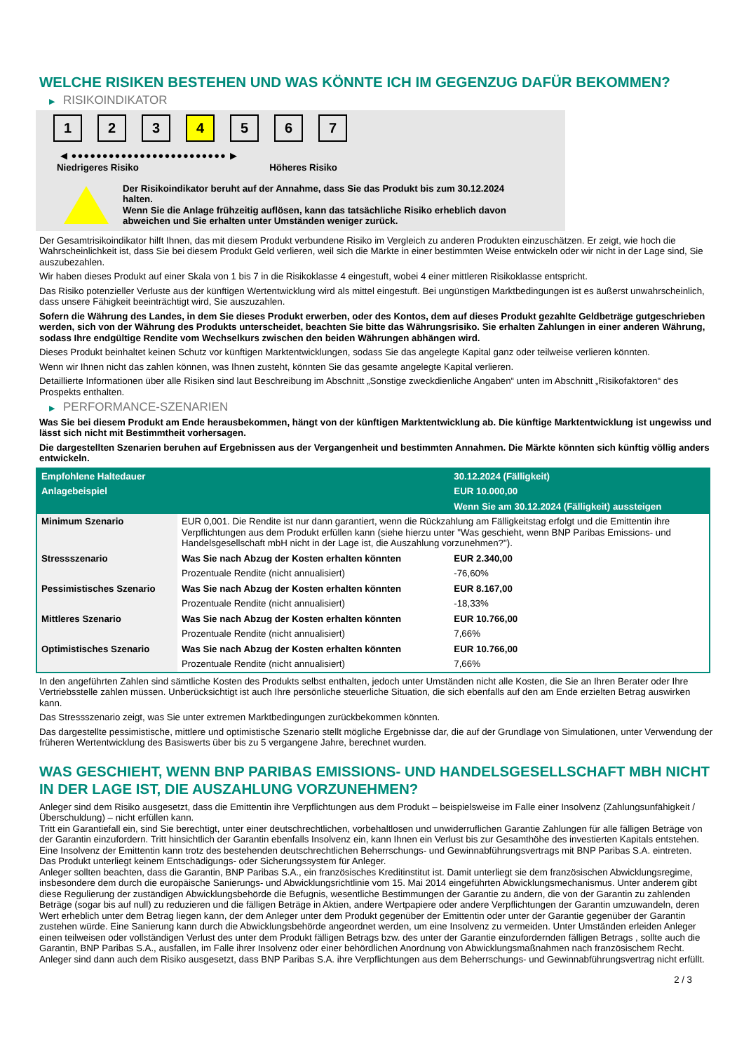WELCHE RISIKEN BESTEHEN UND WAS KÖNNTE ICH IM GEGENZUG DAFÜR BEKOMMEN?
▶ RISIKOINDIKATOR
1 2 3 4 5 6 7
◀ ●●●●●●●●●●●●●●●●●●●●●●●●● ▶
Niedrigeres Risiko Höheres Risiko
Der Risikoindikator beruht auf der Annahme, dass Sie das Produkt bis zum 30.12.2024 halten.
Wenn Sie die Anlage frühzeitig auflösen, kann das tatsächliche Risiko erheblich davon abweichen und Sie erhalten unter Umständen weniger zurück.
Der Gesamtrisikoindikator hilft Ihnen, das mit diesem Produkt verbundene Risiko im Vergleich zu anderen Produkten einzuschätzen. Er zeigt, wie hoch die Wahrscheinlichkeit ist, dass Sie bei diesem Produkt Geld verlieren, weil sich die Märkte in einer bestimmten Weise entwickeln oder wir nicht in der Lage sind, Sie auszubezahlen.
Wir haben dieses Produkt auf einer Skala von 1 bis 7 in die Risikoklasse 4 eingestuft, wobei 4 einer mittleren Risikoklasse entspricht.
Das Risiko potenzieller Verluste aus der künftigen Wertentwicklung wird als mittel eingestuft. Bei ungünstigen Marktbedingungen ist es äußerst unwahrscheinlich, dass unsere Fähigkeit beeinträchtigt wird, Sie auszuzahlen.
Sofern die Währung des Landes, in dem Sie dieses Produkt erwerben, oder des Kontos, dem auf dieses Produkt gezahlte Geldbeträge gutgeschrieben werden, sich von der Währung des Produkts unterscheidet, beachten Sie bitte das Währungsrisiko. Sie erhalten Zahlungen in einer anderen Währung, sodass Ihre endgültige Rendite vom Wechselkurs zwischen den beiden Währungen abhängen wird.
Dieses Produkt beinhaltet keinen Schutz vor künftigen Marktentwicklungen, sodass Sie das angelegte Kapital ganz oder teilweise verlieren könnten.
Wenn wir Ihnen nicht das zahlen können, was Ihnen zusteht, könnten Sie das gesamte angelegte Kapital verlieren.
Detaillierte Informationen über alle Risiken sind laut Beschreibung im Abschnitt „Sonstige zweckdienliche Angaben“ unten im Abschnitt „Risikofaktoren“ des Prospekts enthalten.
▶ PERFORMANCE-SZENARIEN
Was Sie bei diesem Produkt am Ende herausbekommen, hängt von der künftigen Marktentwicklung ab. Die künftige Marktentwicklung ist ungewiss und lässt sich nicht mit Bestimmtheit vorhersagen.
Die dargestellten Szenarien beruhen auf Ergebnissen aus der Vergangenheit und bestimmten Annahmen. Die Märkte könnten sich künftig völlig anders entwickeln.
| Empfohlene Haltedauer | | 30.12.2024 (Fälligkeit) |
| --- | --- | --- |
| Anlagebeispiel | | EUR 10.000,00 |
| | | Wenn Sie am 30.12.2024 (Fälligkeit) aussteigen |
| Minimum Szenario | EUR 0,001. Die Rendite ist nur dann garantiert, wenn die Rückzahlung am Fälligkeitstag erfolgt und die Emittentin ihre Verpflichtungen aus dem Produkt erfüllen kann (siehe hierzu unter "Was geschieht, wenn BNP Paribas Emissions- und Handelsgesellschaft mbH nicht in der Lage ist, die Auszahlung vorzunehmen?"). | |
| Stressszenario | Was Sie nach Abzug der Kosten erhalten könnten | EUR 2.340,00 |
| | Prozentuale Rendite (nicht annualisiert) | -76,60% |
| Pessimistisches Szenario | Was Sie nach Abzug der Kosten erhalten könnten | EUR 8.167,00 |
| | Prozentuale Rendite (nicht annualisiert) | -18,33% |
| Mittleres Szenario | Was Sie nach Abzug der Kosten erhalten könnten | EUR 10.766,00 |
| | Prozentuale Rendite (nicht annualisiert) | 7,66% |
| Optimistisches Szenario | Was Sie nach Abzug der Kosten erhalten könnten | EUR 10.766,00 |
| | Prozentuale Rendite (nicht annualisiert) | 7,66% |
In den angeführten Zahlen sind sämtliche Kosten des Produkts selbst enthalten, jedoch unter Umständen nicht alle Kosten, die Sie an Ihren Berater oder Ihre Vertriebsstelle zahlen müssen. Unberücksichtigt ist auch Ihre persönliche steuerliche Situation, die sich ebenfalls auf den am Ende erzielten Betrag auswirken kann.
Das Stressszenario zeigt, was Sie unter extremen Marktbedingungen zurückbekommen könnten.
Das dargestellte pessimistische, mittlere und optimistische Szenario stellt mögliche Ergebnisse dar, die auf der Grundlage von Simulationen, unter Verwendung der früheren Wertentwicklung des Basiswerts über bis zu 5 vergangene Jahre, berechnet wurden.
WAS GESCHIEHT, WENN BNP PARIBAS EMISSIONS- UND HANDELSGESELLSCHAFT MBH NICHT IN DER LAGE IST, DIE AUSZAHLUNG VORZUNEHMEN?
Anleger sind dem Risiko ausgesetzt, dass die Emittentin ihre Verpflichtungen aus dem Produkt – beispielsweise im Falle einer Insolvenz (Zahlungsunfähigkeit / Überschuldung) – nicht erfüllen kann.
Tritt ein Garantiefall ein, sind Sie berechtigt, unter einer deutschrechtlichen, vorbehaltlosen und unwiderruflichen Garantie Zahlungen für alle fälligen Beträge von der Garantin einzufordern. Tritt hinsichtlich der Garantin ebenfalls Insolvenz ein, kann Ihnen ein Verlust bis zur Gesamthöhe des investierten Kapitals entstehen. Eine Insolvenz der Emittentin kann trotz des bestehenden deutschrechtlichen Beherrschungs- und Gewinnabführungsvertrags mit BNP Paribas S.A. eintreten.
Das Produkt unterliegt keinem Entschädigungs- oder Sicherungssystem für Anleger.
Anleger sollten beachten, dass die Garantin, BNP Paribas S.A., ein französisches Kreditinstitut ist. Damit unterliegt sie dem französischen Abwicklungsregime, insbesondere dem durch die europäische Sanierungs- und Abwicklungsrichtlinie vom 15. Mai 2014 eingeführten Abwicklungsmechanismus. Unter anderem gibt diese Regulierung der zuständigen Abwicklungsbehörde die Befugnis, wesentliche Bestimmungen der Garantie zu ändern, die von der Garantin zu zahlenden Beträge (sogar bis auf null) zu reduzieren und die fälligen Beträge in Aktien, andere Wertpapiere oder andere Verpflichtungen der Garantin umzuwandeln, deren Wert erheblich unter dem Betrag liegen kann, der dem Anleger unter dem Produkt gegenüber der Emittentin oder unter der Garantie gegenüber der Garantin zustehen würde. Eine Sanierung kann durch die Abwicklungsbehörde angeordnet werden, um eine Insolvenz zu vermeiden. Unter Umständen erleiden Anleger einen teilweisen oder vollständigen Verlust des unter dem Produkt fälligen Betrags bzw. des unter der Garantie einzufordernden fälligen Betrags , sollte auch die Garantin, BNP Paribas S.A., ausfallen, im Falle ihrer Insolvenz oder einer behördlichen Anordnung von Abwicklungsmaßnahmen nach französischem Recht. Anleger sind dann auch dem Risiko ausgesetzt, dass BNP Paribas S.A. ihre Verpflichtungen aus dem Beherrschungs- und Gewinnabführungsvertrag nicht erfüllt.
2 / 3